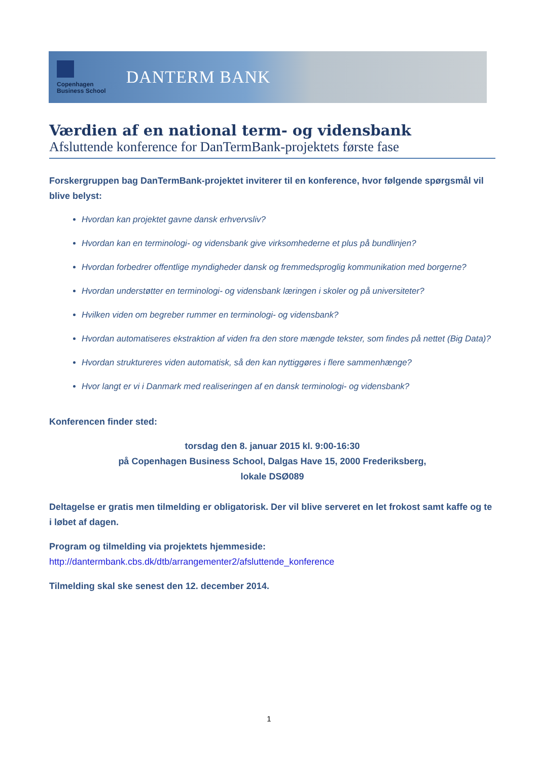Copenhagen
Business School
DANTERM BANK
Værdien af en national term- og vidensbank
Afsluttende konference for DanTermBank-projektets første fase
Forskergruppen bag DanTermBank-projektet inviterer til en konference, hvor følgende spørgsmål vil blive belyst:
Hvordan kan projektet gavne dansk erhvervsliv?
Hvordan kan en terminologi- og vidensbank give virksomhederne et plus på bundlinjen?
Hvordan forbedrer offentlige myndigheder dansk og fremmedsproglig kommunikation med borgerne?
Hvordan understøtter en terminologi- og vidensbank læringen i skoler og på universiteter?
Hvilken viden om begreber rummer en terminologi- og vidensbank?
Hvordan automatiseres ekstraktion af viden fra den store mængde tekster, som findes på nettet (Big Data)?
Hvordan struktureres viden automatisk, så den kan nyttiggøres i flere sammenhænge?
Hvor langt er vi i Danmark med realiseringen af en dansk terminologi- og vidensbank?
Konferencen finder sted:
torsdag den 8. januar 2015 kl. 9:00-16:30
på Copenhagen Business School, Dalgas Have 15, 2000 Frederiksberg,
lokale DSØ089
Deltagelse er gratis men tilmelding er obligatorisk. Der vil blive serveret en let frokost samt kaffe og te i løbet af dagen.
Program og tilmelding via projektets hjemmeside:
http://dantermbank.cbs.dk/dtb/arrangementer2/afsluttende_konference
Tilmelding skal ske senest den 12. december 2014.
1